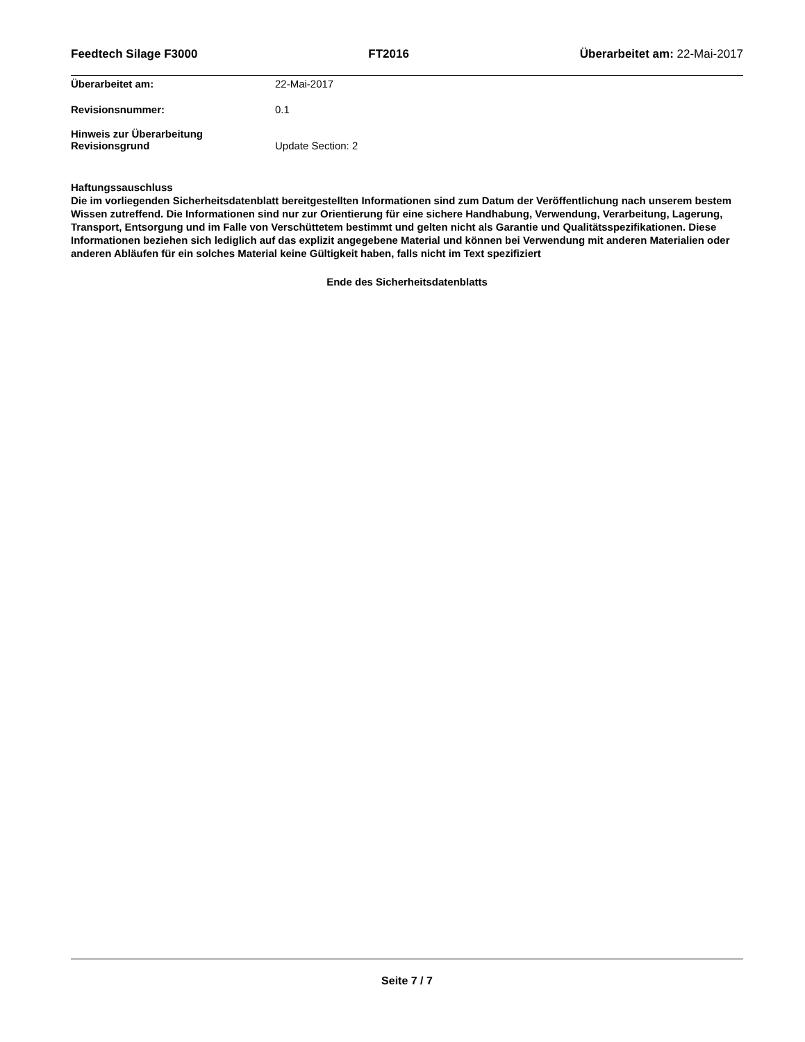Feedtech Silage F3000 FT2016 Überarbeitet am: 22-Mai-2017
Überarbeitet am: 22-Mai-2017
Revisionsnummer: 0.1
Hinweis zur Überarbeitung
Revisionsgrund
Update Section: 2
Haftungssauschluss
Die im vorliegenden Sicherheitsdatenblatt bereitgestellten Informationen sind zum Datum der Veröffentlichung nach unserem bestem Wissen zutreffend. Die Informationen sind nur zur Orientierung für eine sichere Handhabung, Verwendung, Verarbeitung, Lagerung, Transport, Entsorgung und im Falle von Verschüttetem bestimmt und gelten nicht als Garantie und Qualitätsspezifikationen. Diese Informationen beziehen sich lediglich auf das explizit angegebene Material und können bei Verwendung mit anderen Materialien oder anderen Abläufen für ein solches Material keine Gültigkeit haben, falls nicht im Text spezifiziert
Ende des Sicherheitsdatenblatts
Seite 7 / 7